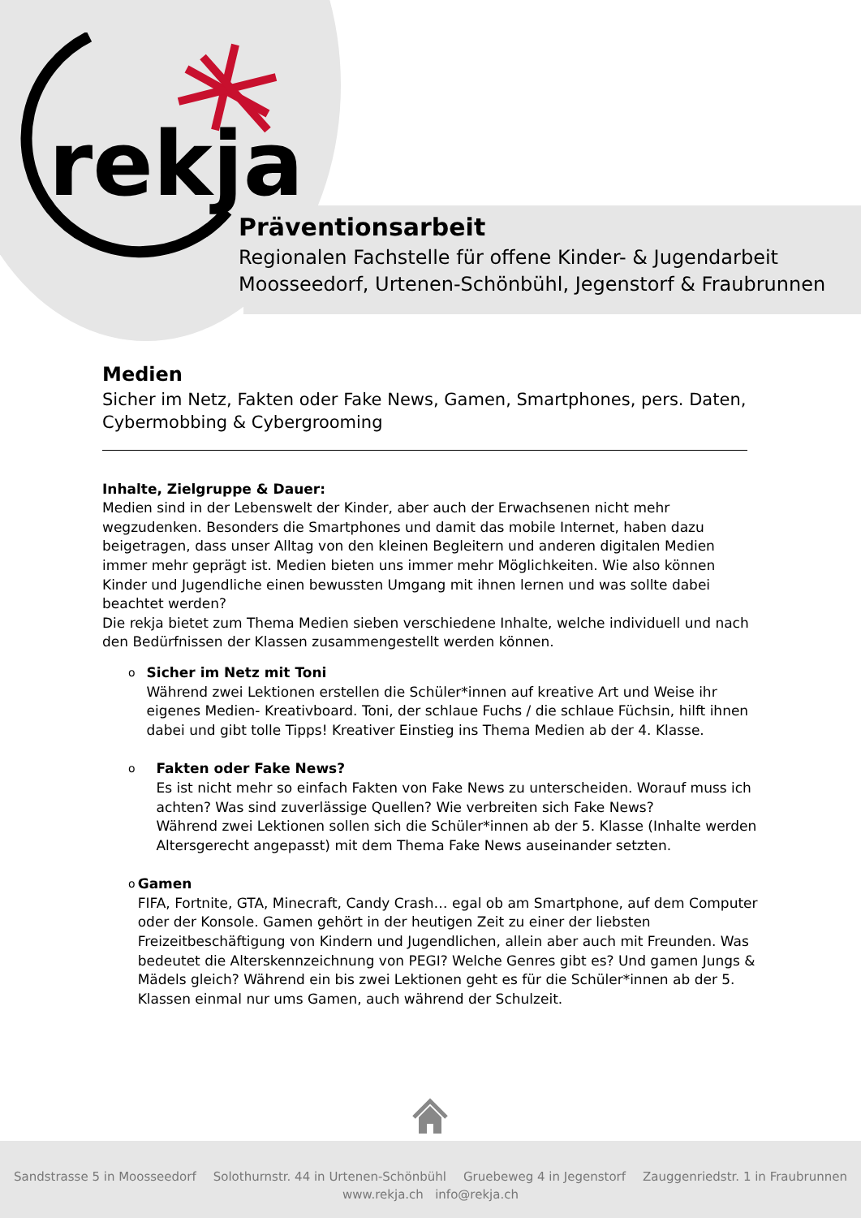rekja
Präventionsarbeit
Regionalen Fachstelle für offene Kinder- & Jugendarbeit
Moosseedorf, Urtenen-Schönbühl, Jegenstorf & Fraubrunnen
Medien
Sicher im Netz, Fakten oder Fake News, Gamen, Smartphones, pers. Daten, Cybermobbing & Cybergrooming
Inhalte, Zielgruppe & Dauer:
Medien sind in der Lebenswelt der Kinder, aber auch der Erwachsenen nicht mehr wegzudenken. Besonders die Smartphones und damit das mobile Internet, haben dazu beigetragen, dass unser Alltag von den kleinen Begleitern und anderen digitalen Medien immer mehr geprägt ist. Medien bieten uns immer mehr Möglichkeiten. Wie also können Kinder und Jugendliche einen bewussten Umgang mit ihnen lernen und was sollte dabei beachtet werden?
Die rekja bietet zum Thema Medien sieben verschiedene Inhalte, welche individuell und nach den Bedürfnissen der Klassen zusammengestellt werden können.
o
Sicher im Netz mit Toni
Während zwei Lektionen erstellen die Schüler*innen auf kreative Art und Weise ihr eigenes Medien- Kreativboard. Toni, der schlaue Fuchs / die schlaue Füchsin, hilft ihnen dabei und gibt tolle Tipps! Kreativer Einstieg ins Thema Medien ab der 4. Klasse.
o
Fakten oder Fake News?
Es ist nicht mehr so einfach Fakten von Fake News zu unterscheiden. Worauf muss ich achten? Was sind zuverlässige Quellen? Wie verbreiten sich Fake News?
Während zwei Lektionen sollen sich die Schüler*innen ab der 5. Klasse (Inhalte werden Altersgerecht angepasst) mit dem Thema Fake News auseinander setzten.
o
Gamen
FIFA, Fortnite, GTA, Minecraft, Candy Crash… egal ob am Smartphone, auf dem Computer oder der Konsole. Gamen gehört in der heutigen Zeit zu einer der liebsten Freizeitbeschäftigung von Kindern und Jugendlichen, allein aber auch mit Freunden. Was bedeutet die Alterskennzeichnung von PEGI? Welche Genres gibt es? Und gamen Jungs & Mädels gleich? Während ein bis zwei Lektionen geht es für die Schüler*innen ab der 5. Klassen einmal nur ums Gamen, auch während der Schulzeit.
Sandstrasse 5 in Moosseedorf Solothurnstr. 44 in Urtenen-Schönbühl Gruebeweg 4 in Jegenstorf Zauggenriedstr. 1 in Fraubrunnen
www.rekja.ch info@rekja.ch